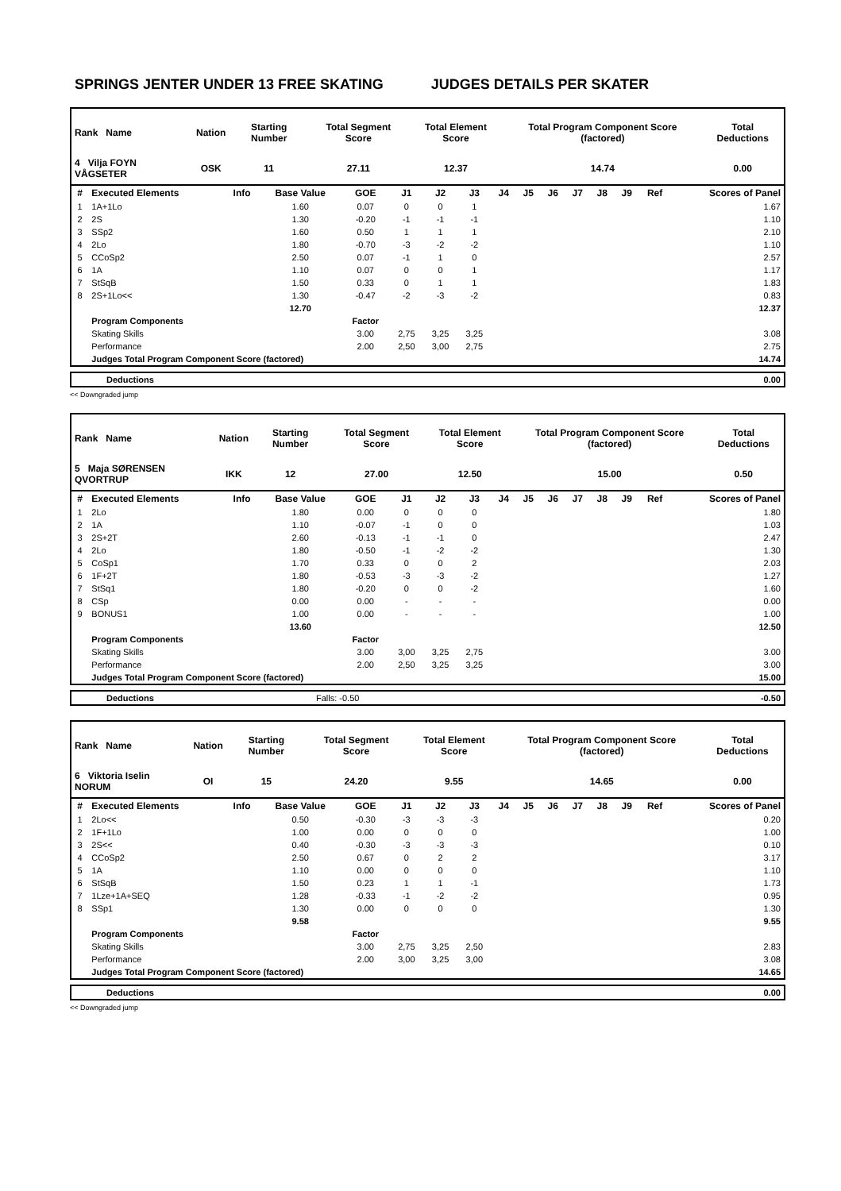SPRINGS JENTER UNDER 13 FREE SKATING JUDGES DETAILS PER SKATER
| Rank Name | Nation | Starting Number | Total Segment Score | Total Element Score | Total Program Component Score (factored) | Total Deductions |
| --- | --- | --- | --- | --- | --- | --- |
| 4 Vilja FOYN VÅGSETER | OSK | 11 | 27.11 | 12.37 | 14.74 | 0.00 |
| # | Executed Elements | Info | Base Value | GOE | J1 | J2 | J3 | J4 | J5 | J6 | J7 | J8 | J9 | Ref | Scores of Panel |
| --- | --- | --- | --- | --- | --- | --- | --- | --- | --- | --- | --- | --- | --- | --- | --- |
| 1 | 1A+1Lo | | 1.60 | 0.07 | 0 | 0 | 1 | | | | | | | | 1.67 |
| 2 | 2S | | 1.30 | -0.20 | -1 | -1 | -1 | | | | | | | | 1.10 |
| 3 | SSp2 | | 1.60 | 0.50 | 1 | 1 | 1 | | | | | | | | 2.10 |
| 4 | 2Lo | | 1.80 | -0.70 | -3 | -2 | -2 | | | | | | | | 1.10 |
| 5 | CCoSp2 | | 2.50 | 0.07 | -1 | 1 | 0 | | | | | | | | 2.57 |
| 6 | 1A | | 1.10 | 0.07 | 0 | 0 | 1 | | | | | | | | 1.17 |
| 7 | StSqB | | 1.50 | 0.33 | 0 | 1 | 1 | | | | | | | | 1.83 |
| 8 | 2S+1Lo<< | | 1.30 | -0.47 | -2 | -3 | -2 | | | | | | | | 0.83 |
| | | | 12.70 | | | | | | | | | | | | 12.37 |
| | Program Components | | | Factor | | | | | | | | | | | |
| | Skating Skills | | | 3.00 | 2,75 | 3,25 | 3,25 | | | | | | | | 3.08 |
| | Performance | | | 2.00 | 2,50 | 3,00 | 2,75 | | | | | | | | 2.75 |
| | Judges Total Program Component Score (factored) | | | | | | | | | | | | | | 14.74 |
| Deductions | 0.00 |
<< Downgraded jump
| Rank Name | Nation | Starting Number | Total Segment Score | Total Element Score | Total Program Component Score (factored) | Total Deductions |
| --- | --- | --- | --- | --- | --- | --- |
| 5 Maja SØRENSEN QVORTRUP | IKK | 12 | 27.00 | 12.50 | 15.00 | 0.50 |
| # | Executed Elements | Info | Base Value | GOE | J1 | J2 | J3 | J4 | J5 | J6 | J7 | J8 | J9 | Ref | Scores of Panel |
| --- | --- | --- | --- | --- | --- | --- | --- | --- | --- | --- | --- | --- | --- | --- | --- |
| 1 | 2Lo | | 1.80 | 0.00 | 0 | 0 | 0 | | | | | | | | 1.80 |
| 2 | 1A | | 1.10 | -0.07 | -1 | 0 | 0 | | | | | | | | 1.03 |
| 3 | 2S+2T | | 2.60 | -0.13 | -1 | -1 | 0 | | | | | | | | 2.47 |
| 4 | 2Lo | | 1.80 | -0.50 | -1 | -2 | -2 | | | | | | | | 1.30 |
| 5 | CoSp1 | | 1.70 | 0.33 | 0 | 0 | 2 | | | | | | | | 2.03 |
| 6 | 1F+2T | | 1.80 | -0.53 | -3 | -3 | -2 | | | | | | | | 1.27 |
| 7 | StSq1 | | 1.80 | -0.20 | 0 | 0 | -2 | | | | | | | | 1.60 |
| 8 | CSp | | 0.00 | 0.00 | - | - | - | | | | | | | | 0.00 |
| 9 | BONUS1 | | 1.00 | 0.00 | - | - | - | | | | | | | | 1.00 |
| | | | 13.60 | | | | | | | | | | | | 12.50 |
| | Program Components | | | Factor | | | | | | | | | | | |
| | Skating Skills | | | 3.00 | 3,00 | 3,25 | 2,75 | | | | | | | | 3.00 |
| | Performance | | | 2.00 | 2,50 | 3,25 | 3,25 | | | | | | | | 3.00 |
| | Judges Total Program Component Score (factored) | | | | | | | | | | | | | | 15.00 |
| Deductions | Falls: -0.50 | -0.50 |
| Rank Name | Nation | Starting Number | Total Segment Score | Total Element Score | Total Program Component Score (factored) | Total Deductions |
| --- | --- | --- | --- | --- | --- | --- |
| 6 Viktoria Iselin NORUM | OI | 15 | 24.20 | 9.55 | 14.65 | 0.00 |
| # | Executed Elements | Info | Base Value | GOE | J1 | J2 | J3 | J4 | J5 | J6 | J7 | J8 | J9 | Ref | Scores of Panel |
| --- | --- | --- | --- | --- | --- | --- | --- | --- | --- | --- | --- | --- | --- | --- | --- |
| 1 | 2Lo<< | | 0.50 | -0.30 | -3 | -3 | -3 | | | | | | | | 0.20 |
| 2 | 1F+1Lo | | 1.00 | 0.00 | 0 | 0 | 0 | | | | | | | | 1.00 |
| 3 | 2S<< | | 0.40 | -0.30 | -3 | -3 | -3 | | | | | | | | 0.10 |
| 4 | CCoSp2 | | 2.50 | 0.67 | 0 | 2 | 2 | | | | | | | | 3.17 |
| 5 | 1A | | 1.10 | 0.00 | 0 | 0 | 0 | | | | | | | | 1.10 |
| 6 | StSqB | | 1.50 | 0.23 | 1 | 1 | -1 | | | | | | | | 1.73 |
| 7 | 1Lze+1A+SEQ | | 1.28 | -0.33 | -1 | -2 | -2 | | | | | | | | 0.95 |
| 8 | SSp1 | | 1.30 | 0.00 | 0 | 0 | 0 | | | | | | | | 1.30 |
| | | | 9.58 | | | | | | | | | | | | 9.55 |
| | Program Components | | | Factor | | | | | | | | | | | |
| | Skating Skills | | | 3.00 | 2,75 | 3,25 | 2,50 | | | | | | | | 2.83 |
| | Performance | | | 2.00 | 3,00 | 3,25 | 3,00 | | | | | | | | 3.08 |
| | Judges Total Program Component Score (factored) | | | | | | | | | | | | | | 14.65 |
| Deductions | 0.00 |
<< Downgraded jump